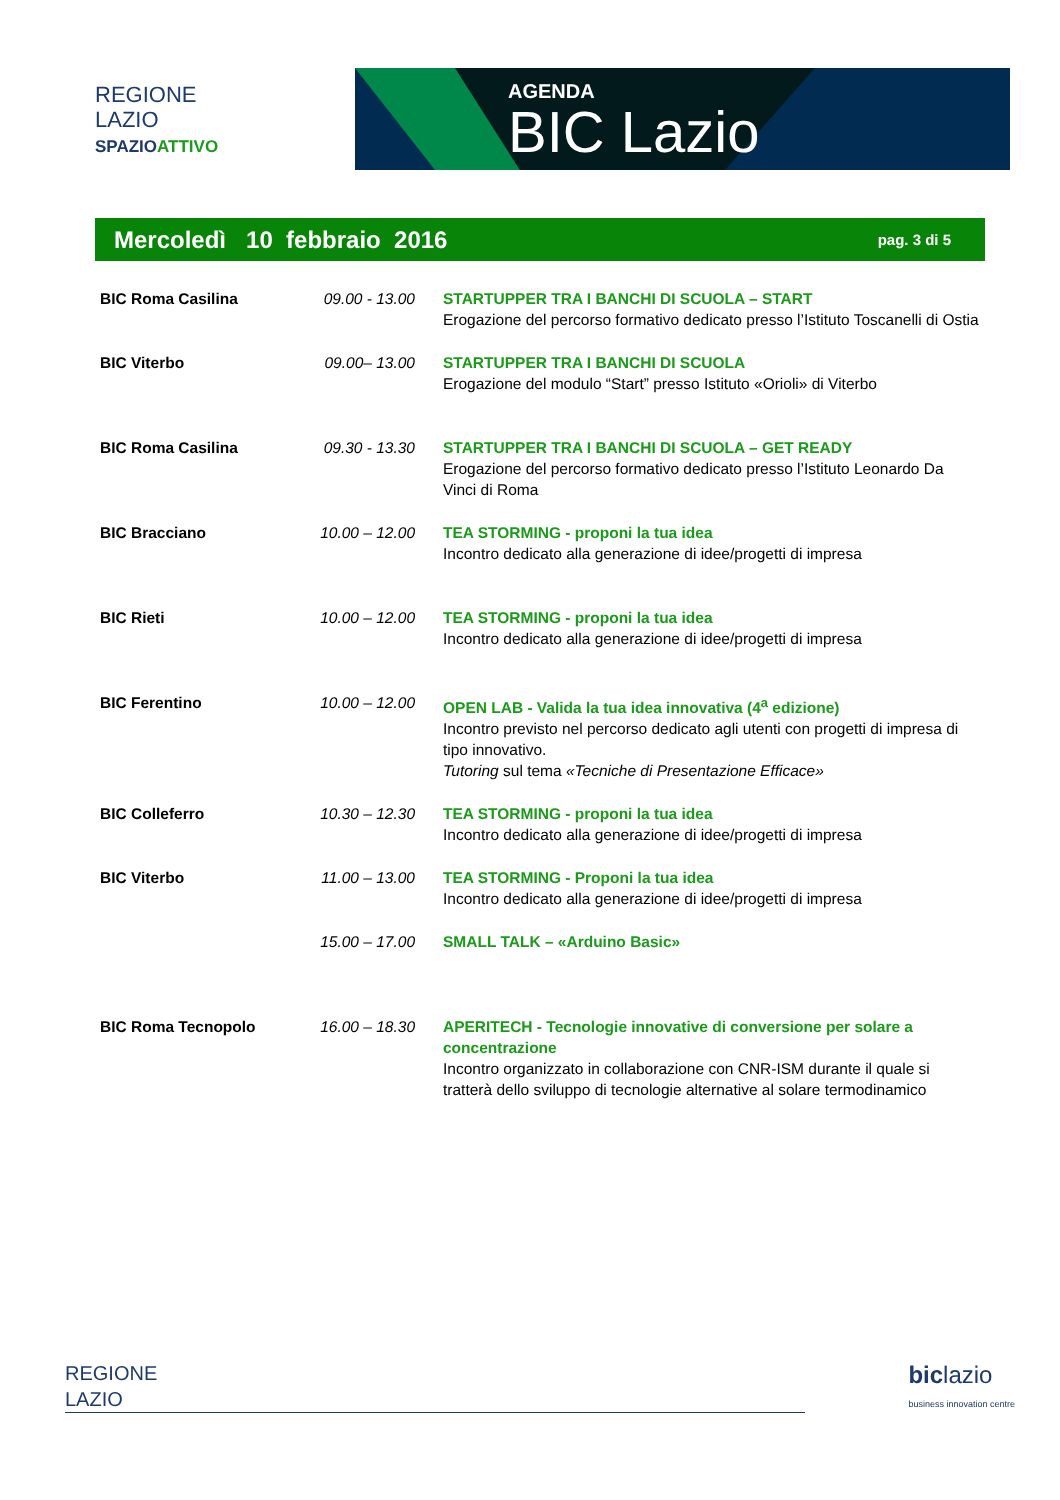REGIONE
LAZIO
SPAZIOATTIVO
AGENDA
BIC Lazio
Mercoledì 10 febbraio 2016 pag. 3 di 5
| BIC Roma Casilina | 09.00 - 13.00 | STARTUPPER TRA I BANCHI DI SCUOLA – START Erogazione del percorso formativo dedicato presso l’Istituto Toscanelli di Ostia |
| BIC Viterbo | 09.00– 13.00 | STARTUPPER TRA I BANCHI DI SCUOLA Erogazione del modulo “Start” presso Istituto «Orioli» di Viterbo |
| BIC Roma Casilina | 09.30 - 13.30 | STARTUPPER TRA I BANCHI DI SCUOLA – GET READY Erogazione del percorso formativo dedicato presso l’Istituto Leonardo Da Vinci di Roma |
| BIC Bracciano | 10.00 – 12.00 | TEA STORMING - proponi la tua idea Incontro dedicato alla generazione di idee/progetti di impresa |
| BIC Rieti | 10.00 – 12.00 | TEA STORMING - proponi la tua idea Incontro dedicato alla generazione di idee/progetti di impresa |
| BIC Ferentino | 10.00 – 12.00 | OPEN LAB - Valida la tua idea innovativa (4<sup>a</sup> edizione) Incontro previsto nel percorso dedicato agli utenti con progetti di impresa di tipo innovativo. Tutoring sul tema «Tecniche di Presentazione Efficace» |
| BIC Colleferro | 10.30 – 12.30 | TEA STORMING - proponi la tua idea Incontro dedicato alla generazione di idee/progetti di impresa |
| BIC Viterbo | 11.00 – 13.00 | TEA STORMING - Proponi la tua idea Incontro dedicato alla generazione di idee/progetti di impresa |
| | 15.00 – 17.00 | SMALL TALK – «Arduino Basic» |
| BIC Roma Tecnopolo | 16.00 – 18.30 | APERITECH - Tecnologie innovative di conversione per solare a concentrazione Incontro organizzato in collaborazione con CNR-ISM durante il quale si tratterà dello sviluppo di tecnologie alternative al solare termodinamico |
REGIONE
LAZIO
bic lazio
business innovation centre